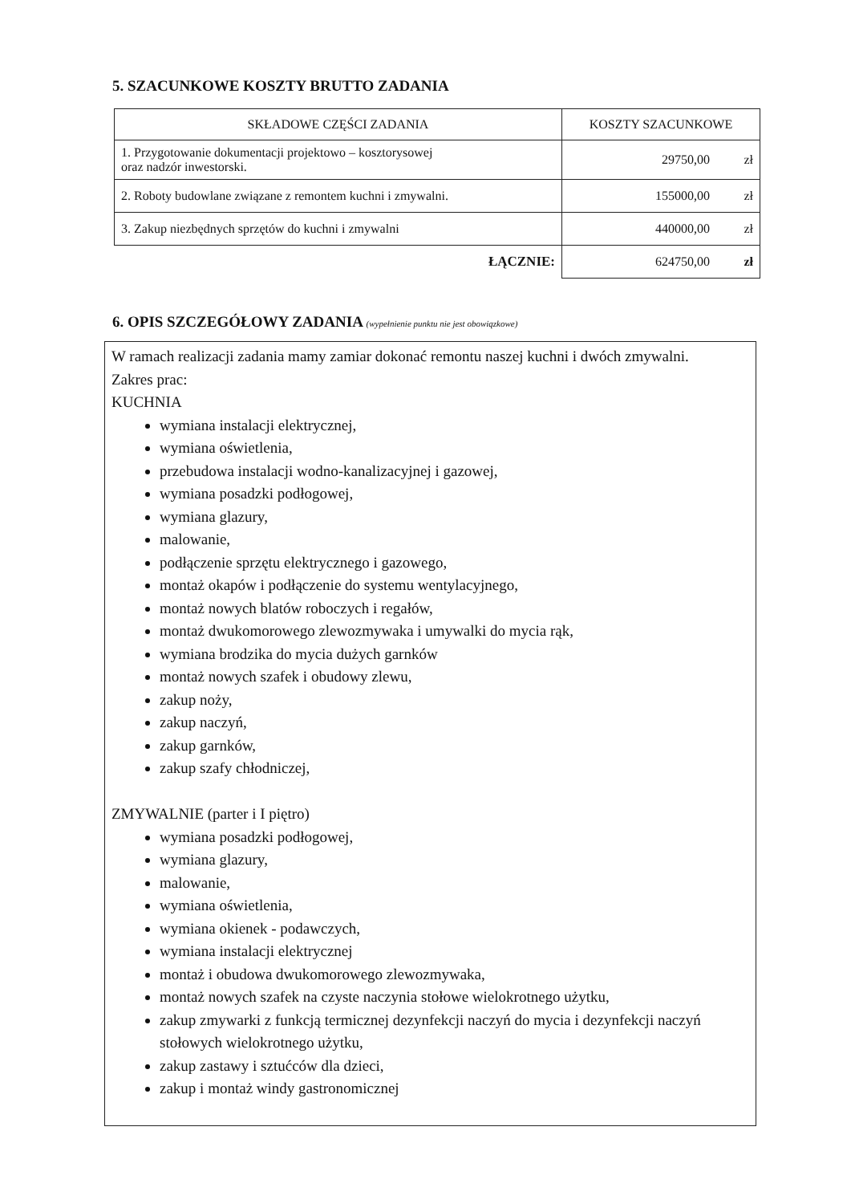5. SZACUNKOWE KOSZTY BRUTTO ZADANIA
| SKŁADOWE CZĘŚCI ZADANIA | KOSZTY SZACUNKOWE |
| --- | --- |
| 1. Przygotowanie dokumentacji projektowo – kosztorysowej oraz nadzór inwestorski. | 29750,00 zł |
| 2. Roboty budowlane związane z remontem kuchni i zmywalni. | 155000,00 zł |
| 3. Zakup niezbędnych sprzętów do kuchni i zmywalni | 440000,00 zł |
| ŁĄCZNIE: | 624750,00 zł |
6. OPIS SZCZEGÓŁOWY ZADANIA (wypełnienie punktu nie jest obowiązkowe)
W ramach realizacji zadania mamy zamiar dokonać remontu naszej kuchni i dwóch zmywalni.
Zakres prac:
KUCHNIA
wymiana instalacji elektrycznej,
wymiana oświetlenia,
przebudowa instalacji wodno-kanalizacyjnej i gazowej,
wymiana posadzki podłogowej,
wymiana glazury,
malowanie,
podłączenie sprzętu elektrycznego i gazowego,
montaż okapów i podłączenie do systemu wentylacyjnego,
montaż nowych blatów roboczych i regałów,
montaż dwukomorowego zlewozmywaka i umywalki do mycia rąk,
wymiana brodzika do mycia dużych garnków
montaż nowych szafek i obudowy zlewu,
zakup noży,
zakup naczyń,
zakup garnków,
zakup szafy chłodniczej,
ZMYWALNIE (parter i I piętro)
wymiana posadzki podłogowej,
wymiana glazury,
malowanie,
wymiana oświetlenia,
wymiana okienek - podawczych,
wymiana instalacji elektrycznej
montaż i obudowa dwukomorowego zlewozmywaka,
montaż nowych szafek na czyste naczynia stołowe wielokrotnego użytku,
zakup zmywarki z funkcją termicznej dezynfekcji naczyń do mycia i dezynfekcji naczyń stołowych wielokrotnego użytku,
zakup zastawy i sztućców dla dzieci,
zakup i montaż windy gastronomicznej